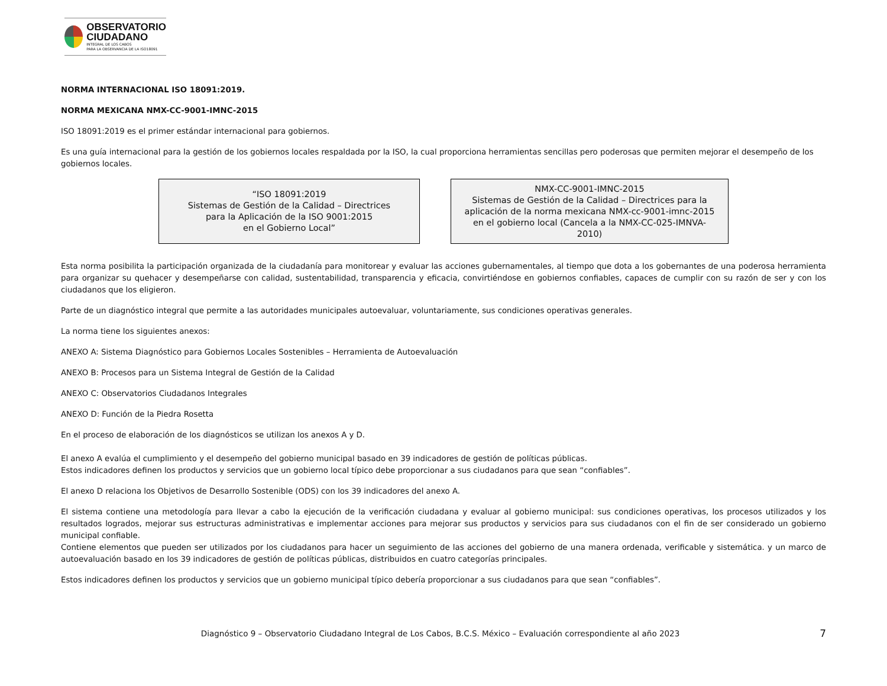OBSERVATORIO
CIUDADANO
INTEGRAL DE LOS CABOS
PARA LA OBSERVANCIA DE LA ISO18091
NORMA INTERNACIONAL ISO 18091:2019.
NORMA MEXICANA NMX-CC-9001-IMNC-2015
ISO 18091:2019 es el primer estándar internacional para gobiernos.
Es una guía internacional para la gestión de los gobiernos locales respaldada por la ISO, la cual proporciona herramientas sencillas pero poderosas que permiten mejorar el desempeño de los gobiernos locales.
“ISO 18091:2019
Sistemas de Gestión de la Calidad – Directrices
para la Aplicación de la ISO 9001:2015
en el Gobierno Local”
NMX-CC-9001-IMNC-2015
Sistemas de Gestión de la Calidad – Directrices para la
aplicación de la norma mexicana NMX-cc-9001-imnc-2015
en el gobierno local (Cancela a la NMX-CC-025-IMNVA-
2010)
Esta norma posibilita la participación organizada de la ciudadanía para monitorear y evaluar las acciones gubernamentales, al tiempo que dota a los gobernantes de una poderosa herramienta para organizar su quehacer y desempeñarse con calidad, sustentabilidad, transparencia y eficacia, convirtiéndose en gobiernos confiables, capaces de cumplir con su razón de ser y con los ciudadanos que los eligieron.
Parte de un diagnóstico integral que permite a las autoridades municipales autoevaluar, voluntariamente, sus condiciones operativas generales.
La norma tiene los siguientes anexos:
ANEXO A: Sistema Diagnóstico para Gobiernos Locales Sostenibles – Herramienta de Autoevaluación
ANEXO B: Procesos para un Sistema Integral de Gestión de la Calidad
ANEXO C: Observatorios Ciudadanos Integrales
ANEXO D: Función de la Piedra Rosetta
En el proceso de elaboración de los diagnósticos se utilizan los anexos A y D.
El anexo A evalúa el cumplimiento y el desempeño del gobierno municipal basado en 39 indicadores de gestión de políticas públicas.
Estos indicadores definen los productos y servicios que un gobierno local típico debe proporcionar a sus ciudadanos para que sean “confiables”.
El anexo D relaciona los Objetivos de Desarrollo Sostenible (ODS) con los 39 indicadores del anexo A.
El sistema contiene una metodología para llevar a cabo la ejecución de la verificación ciudadana y evaluar al gobierno municipal: sus condiciones operativas, los procesos utilizados y los resultados logrados, mejorar sus estructuras administrativas e implementar acciones para mejorar sus productos y servicios para sus ciudadanos con el fin de ser considerado un gobierno municipal confiable.
Contiene elementos que pueden ser utilizados por los ciudadanos para hacer un seguimiento de las acciones del gobierno de una manera ordenada, verificable y sistemática. y un marco de autoevaluación basado en los 39 indicadores de gestión de políticas públicas, distribuidos en cuatro categorías principales.
Estos indicadores definen los productos y servicios que un gobierno municipal típico debería proporcionar a sus ciudadanos para que sean “confiables”.
Diagnóstico 9 – Observatorio Ciudadano Integral de Los Cabos, B.C.S. México – Evaluación correspondiente al año 2023 7